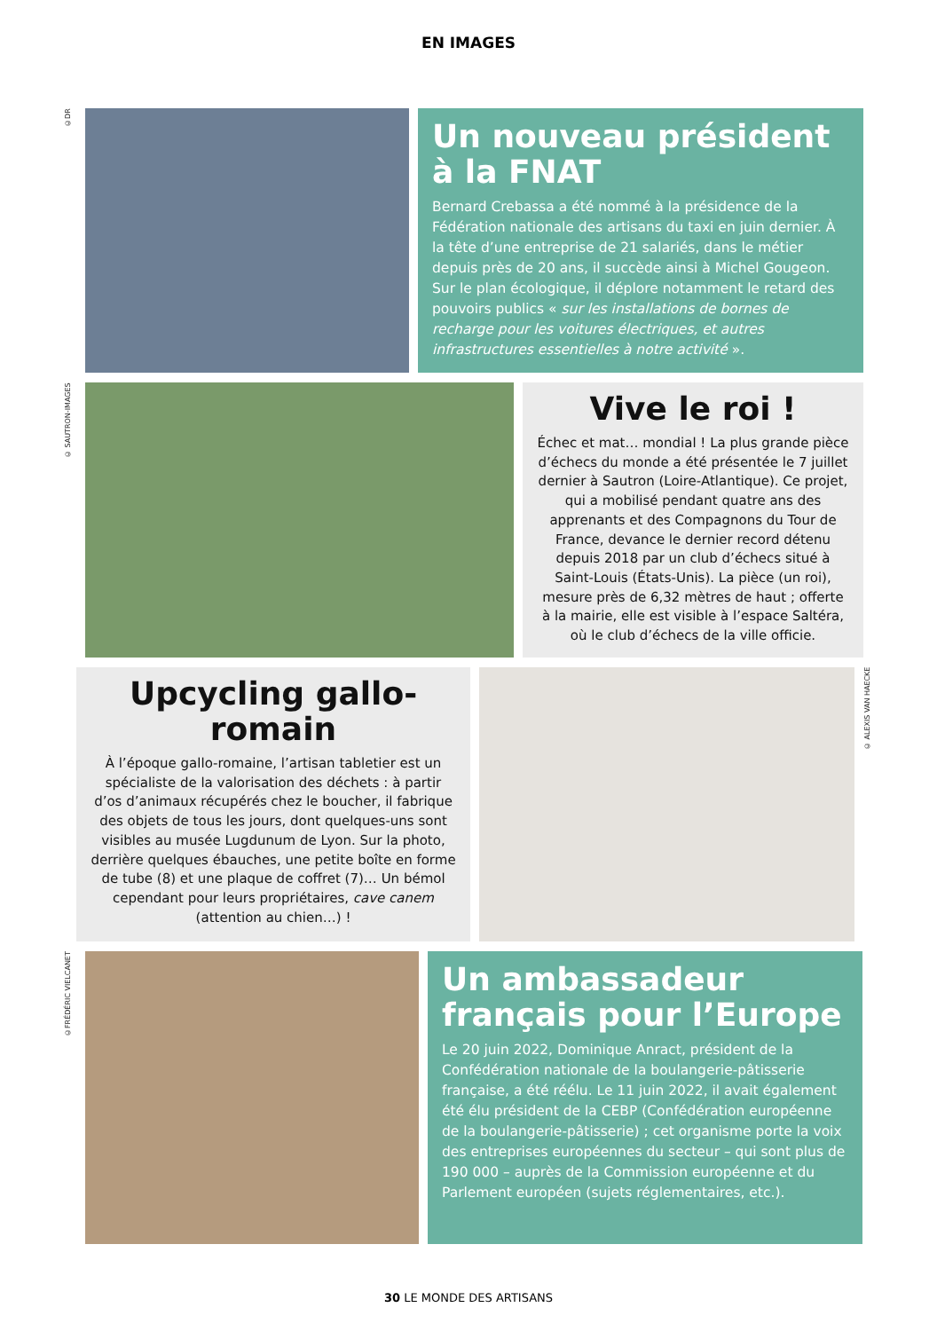EN IMAGES
©DR
Un nouveau président à la FNAT
Bernard Crebassa a été nommé à la présidence de la Fédération nationale des artisans du taxi en juin dernier. À la tête d’une entreprise de 21 salariés, dans le métier depuis près de 20 ans, il succède ainsi à Michel Gougeon. Sur le plan écologique, il déplore notamment le retard des pouvoirs publics « sur les installations de bornes de recharge pour les voitures électriques, et autres infrastructures essentielles à notre activité ».
© SAUTRON-IMAGES
Vive le roi !
Échec et mat… mondial ! La plus grande pièce d’échecs du monde a été présentée le 7 juillet dernier à Sautron (Loire-Atlantique). Ce projet, qui a mobilisé pendant quatre ans des apprenants et des Compagnons du Tour de France, devance le dernier record détenu depuis 2018 par un club d’échecs situé à Saint-Louis (États-Unis). La pièce (un roi), mesure près de 6,32 mètres de haut ; offerte à la mairie, elle est visible à l’espace Saltéra, où le club d’échecs de la ville officie.
Upcycling gallo-romain
À l’époque gallo-romaine, l’artisan tabletier est un spécialiste de la valorisation des déchets : à partir d’os d’animaux récupérés chez le boucher, il fabrique des objets de tous les jours, dont quelques-uns sont visibles au musée Lugdunum de Lyon. Sur la photo, derrière quelques ébauches, une petite boîte en forme de tube (8) et une plaque de coffret (7)… Un bémol cependant pour leurs propriétaires, cave canem (attention au chien…) !
© ALEXIS VAN HAECKE
©FRÉDÉRIC VIELCANET
Un ambassadeur français pour l’Europe
Le 20 juin 2022, Dominique Anract, président de la Confédération nationale de la boulangerie-pâtisserie française, a été réélu. Le 11 juin 2022, il avait également été élu président de la CEBP (Confédération européenne de la boulangerie-pâtisserie) ; cet organisme porte la voix des entreprises européennes du secteur – qui sont plus de 190 000 – auprès de la Commission européenne et du Parlement européen (sujets réglementaires, etc.).
30 LE MONDE DES ARTISANS